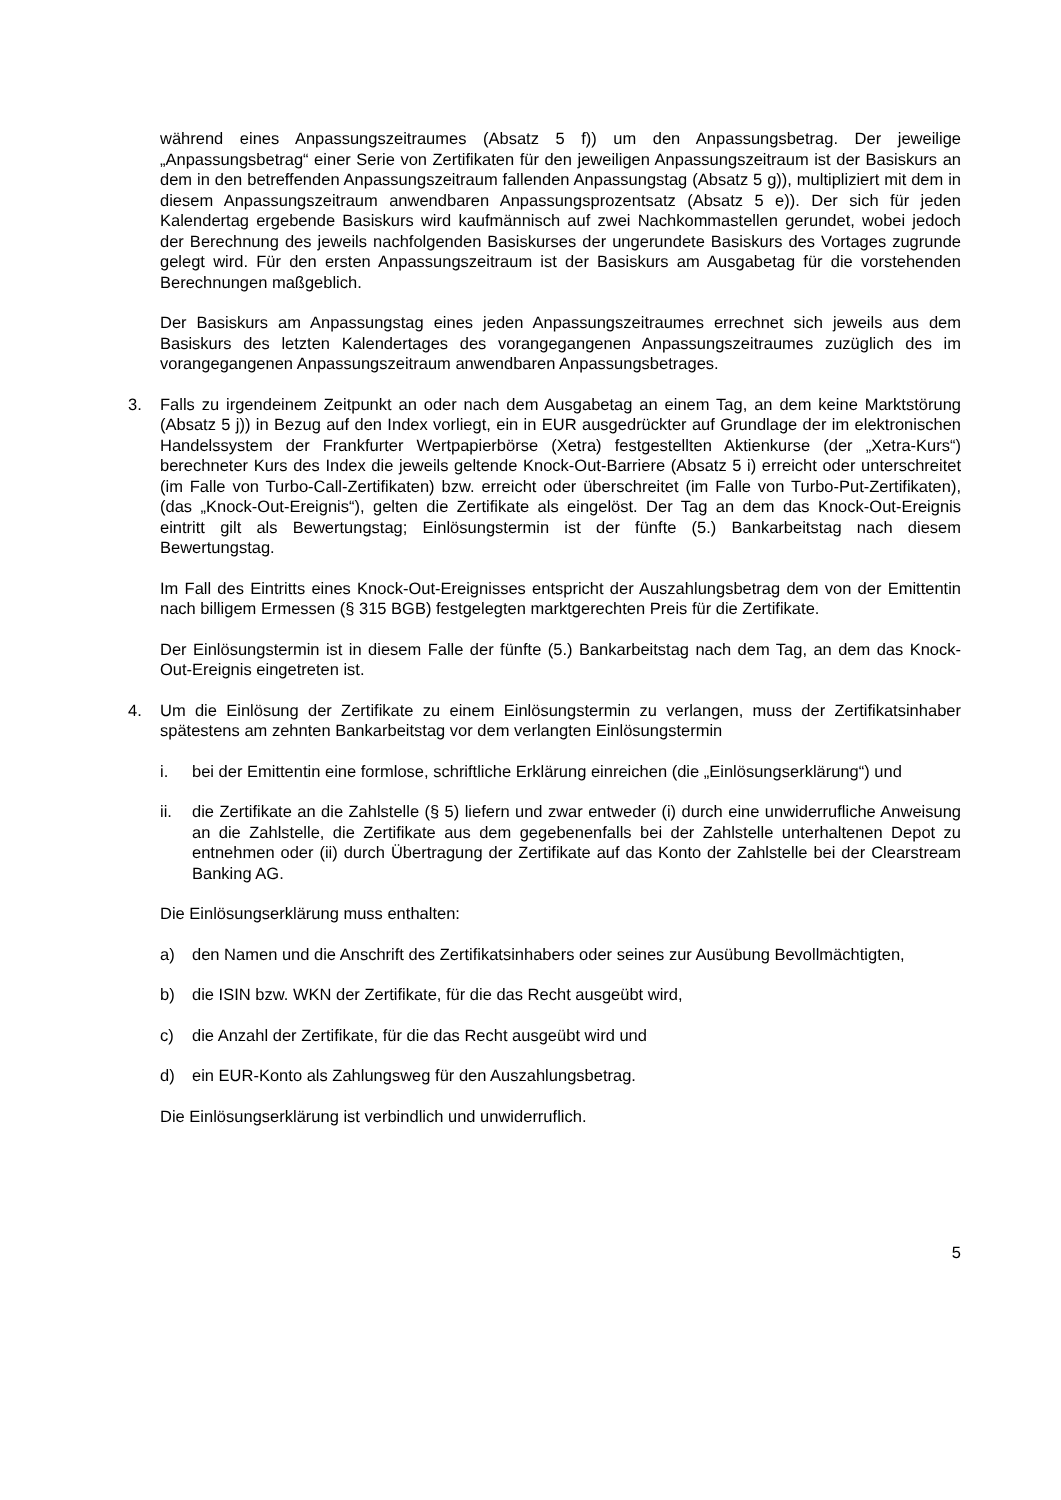während eines Anpassungszeitraumes (Absatz 5 f)) um den Anpassungsbetrag. Der jeweilige „Anpassungsbetrag“ einer Serie von Zertifikaten für den jeweiligen Anpassungszeitraum ist der Basiskurs an dem in den betreffenden Anpassungszeitraum fallenden Anpassungstag (Absatz 5 g)), multipliziert mit dem in diesem Anpassungszeitraum anwendbaren Anpassungsprozentsatz (Absatz 5 e)). Der sich für jeden Kalendertag ergebende Basiskurs wird kaufmännisch auf zwei Nachkommastellen gerundet, wobei jedoch der Berechnung des jeweils nachfolgenden Basiskurses der ungerundete Basiskurs des Vortages zugrunde gelegt wird. Für den ersten Anpassungszeitraum ist der Basiskurs am Ausgabetag für die vorstehenden Berechnungen maßgeblich.
Der Basiskurs am Anpassungstag eines jeden Anpassungszeitraumes errechnet sich jeweils aus dem Basiskurs des letzten Kalendertages des vorangegangenen Anpassungszeitraumes zuzüglich des im vorangegangenen Anpassungszeitraum anwendbaren Anpassungsbetrages.
3. Falls zu irgendeinem Zeitpunkt an oder nach dem Ausgabetag an einem Tag, an dem keine Marktstörung (Absatz 5 j)) in Bezug auf den Index vorliegt, ein in EUR ausgedrückter auf Grundlage der im elektronischen Handelssystem der Frankfurter Wertpapierbörse (Xetra) festgestellten Aktienkurse (der „Xetra-Kurs“) berechneter Kurs des Index die jeweils geltende Knock-Out-Barriere (Absatz 5 i) erreicht oder unterschreitet (im Falle von Turbo-Call-Zertifikaten) bzw. erreicht oder überschreitet (im Falle von Turbo-Put-Zertifikaten), (das „Knock-Out-Ereignis“), gelten die Zertifikate als eingelöst. Der Tag an dem das Knock-Out-Ereignis eintritt gilt als Bewertungstag; Einlösungstermin ist der fünfte (5.) Bankarbeitstag nach diesem Bewertungstag.
Im Fall des Eintritts eines Knock-Out-Ereignisses entspricht der Auszahlungsbetrag dem von der Emittentin nach billigem Ermessen (§ 315 BGB) festgelegten marktgerechten Preis für die Zertifikate.
Der Einlösungstermin ist in diesem Falle der fünfte (5.) Bankarbeitstag nach dem Tag, an dem das Knock-Out-Ereignis eingetreten ist.
4. Um die Einlösung der Zertifikate zu einem Einlösungstermin zu verlangen, muss der Zertifikatsinhaber spätestens am zehnten Bankarbeitstag vor dem verlangten Einlösungstermin
i. bei der Emittentin eine formlose, schriftliche Erklärung einreichen (die „Einlösungserklärung“) und
ii. die Zertifikate an die Zahlstelle (§ 5) liefern und zwar entweder (i) durch eine unwiderrufliche Anweisung an die Zahlstelle, die Zertifikate aus dem gegebenenfalls bei der Zahlstelle unterhaltenen Depot zu entnehmen oder (ii) durch Übertragung der Zertifikate auf das Konto der Zahlstelle bei der Clearstream Banking AG.
Die Einlösungserklärung muss enthalten:
a) den Namen und die Anschrift des Zertifikatsinhabers oder seines zur Ausübung Bevollmächtigten,
b) die ISIN bzw. WKN der Zertifikate, für die das Recht ausgeübt wird,
c) die Anzahl der Zertifikate, für die das Recht ausgeübt wird und
d) ein EUR-Konto als Zahlungsweg für den Auszahlungsbetrag.
Die Einlösungserklärung ist verbindlich und unwiderruflich.
5